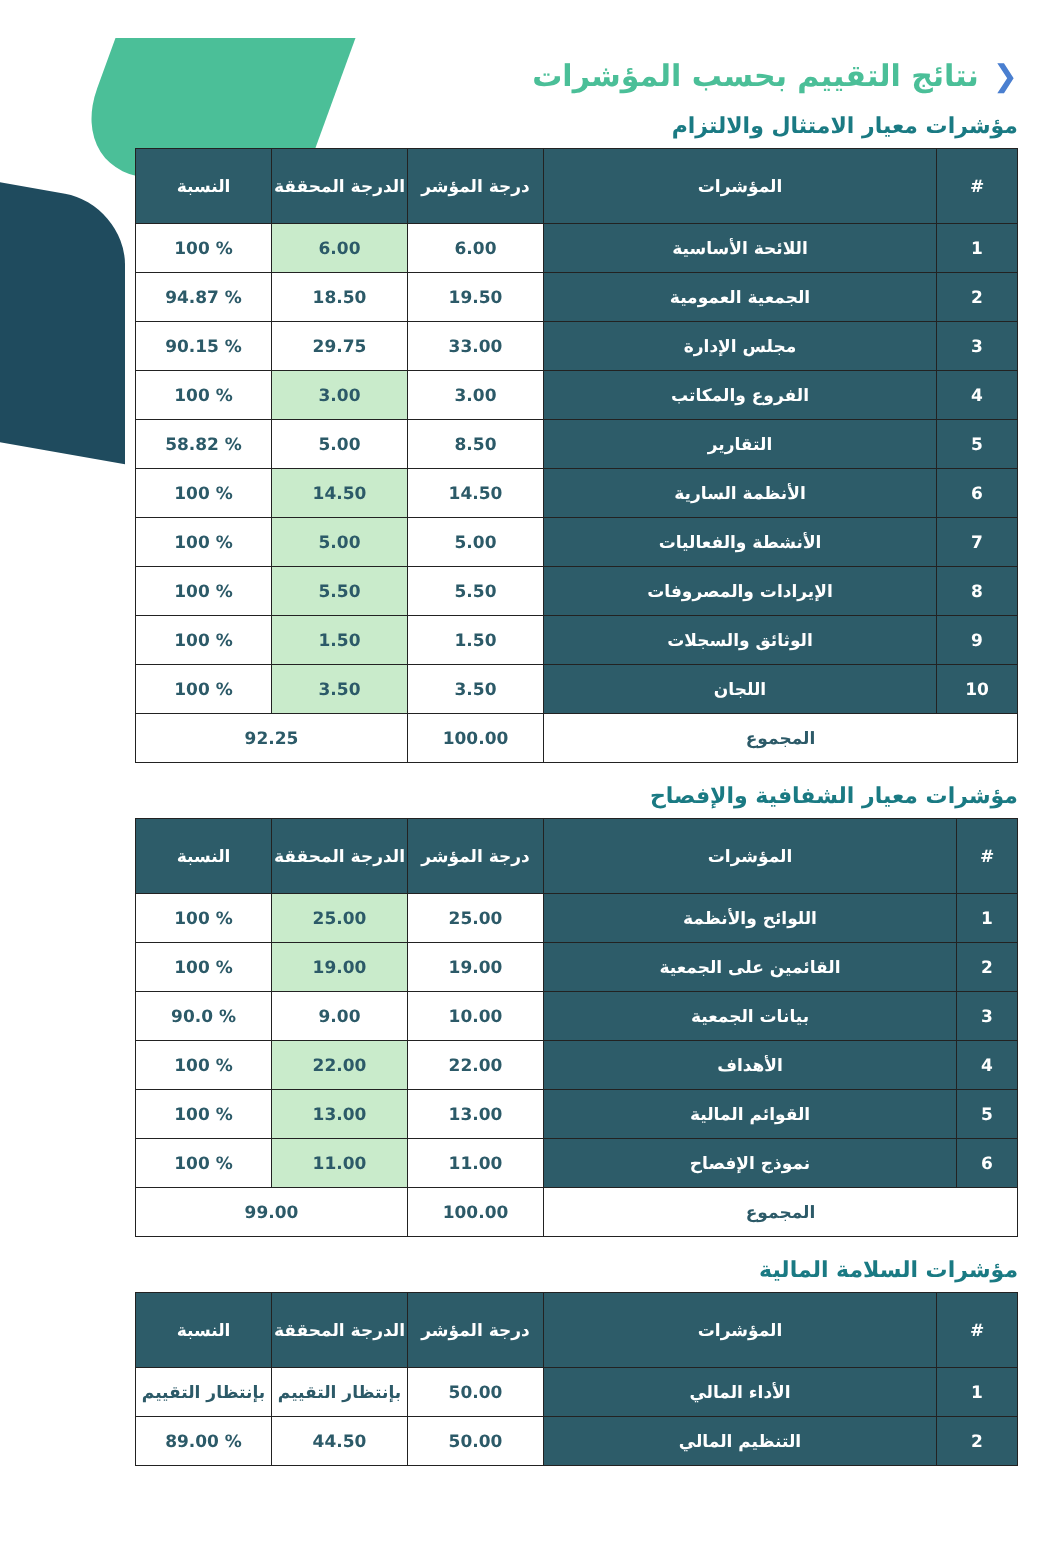❮نتائج التقييم بحسب المؤشرات
مؤشرات معيار الامتثال والالتزام
| # | المؤشرات | درجة المؤشر | الدرجة المحققة | النسبة |
| --- | --- | --- | --- | --- |
| 1 | اللائحة الأساسية | 6.00 | 6.00 | % 100 |
| 2 | الجمعية العمومية | 19.50 | 18.50 | % 94.87 |
| 3 | مجلس الإدارة | 33.00 | 29.75 | % 90.15 |
| 4 | الفروع والمكاتب | 3.00 | 3.00 | % 100 |
| 5 | التقارير | 8.50 | 5.00 | % 58.82 |
| 6 | الأنظمة السارية | 14.50 | 14.50 | % 100 |
| 7 | الأنشطة والفعاليات | 5.00 | 5.00 | % 100 |
| 8 | الإيرادات والمصروفات | 5.50 | 5.50 | % 100 |
| 9 | الوثائق والسجلات | 1.50 | 1.50 | % 100 |
| 10 | اللجان | 3.50 | 3.50 | % 100 |
| المجموع | | 100.00 | 92.25 | |
مؤشرات معيار الشفافية والإفصاح
| # | المؤشرات | درجة المؤشر | الدرجة المحققة | النسبة |
| --- | --- | --- | --- | --- |
| 1 | اللوائح والأنظمة | 25.00 | 25.00 | % 100 |
| 2 | القائمين على الجمعية | 19.00 | 19.00 | % 100 |
| 3 | بيانات الجمعية | 10.00 | 9.00 | % 90.0 |
| 4 | الأهداف | 22.00 | 22.00 | % 100 |
| 5 | القوائم المالية | 13.00 | 13.00 | % 100 |
| 6 | نموذج الإفصاح | 11.00 | 11.00 | % 100 |
| المجموع | | 100.00 | 99.00 | |
مؤشرات السلامة المالية
| # | المؤشرات | درجة المؤشر | الدرجة المحققة | النسبة |
| --- | --- | --- | --- | --- |
| 1 | الأداء المالي | 50.00 | بإنتظار التقييم | بإنتظار التقييم |
| 2 | التنظيم المالي | 50.00 | 44.50 | % 89.00 |